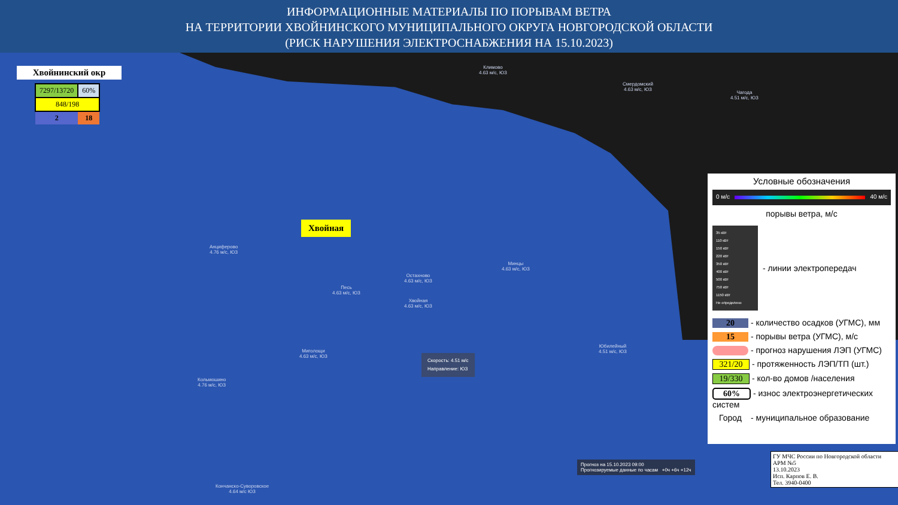ИНФОРМАЦИОННЫЕ МАТЕРИАЛЫ ПО ПОРЫВАМ ВЕТРА
НА ТЕРРИТОРИИ ХВОЙНИНСКОГО МУНИЦИПАЛЬНОГО ОКРУГА НОВГОРОДСКОЙ ОБЛАСТИ
(РИСК НАРУШЕНИЯ ЭЛЕКТРОСНАБЖЕНИЯ НА 15.10.2023)
Хвойнинский окр
| 7297/13720 | 60% |
| 848/198 | |
| 2 | 18 |
Климово
4.63 м/с, ЮЗ
Смердомский
4.63 м/с, ЮЗ
Чагода
4.51 м/с, ЮЗ
Анциферово
4.76 м/с, ЮЗ
Остахново
4.63 м/с, ЮЗ
Песь
4.63 м/с, ЮЗ
Хвойная
4.63 м/с, ЮЗ
Минцы
4.63 м/с, ЮЗ
Миголощи
4.63 м/с, ЮЗ
Кольмошино
4.76 м/с, ЮЗ
Юбилейный
4.51 м/с, ЮЗ
Кончанско-Суворовское
4.64 м/с ЮЗ
Хвойная
Скорость: 4.51 м/с
Направление: ЮЗ
Прогноз на 15.10.2023 09:00
Прогнозируемые данные по часам +0ч +6ч +12ч
Условные обозначения
0 м/с 40 м/с
порывы ветра, м/с
35 кВт
110 кВт
150 кВт
220 кВт
350 кВт
400 кВт
500 кВт
750 кВт
1150 кВт
Не определено
- линии электропередач
20 - количество осадков (УГМС), мм
15 - порывы ветра (УГМС), м/с
- прогноз нарушения ЛЭП (УГМС)
321/20 - протяженность ЛЭП/ТП (шт.)
19/330 - кол-во домов /населения
60% - износ электроэнергетических систем
Город - муниципальное образование
ГУ МЧС России по Новгородской области
АРМ №5
13.10.2023
Исп. Карпов Е. В.
Тел. 3940-0400